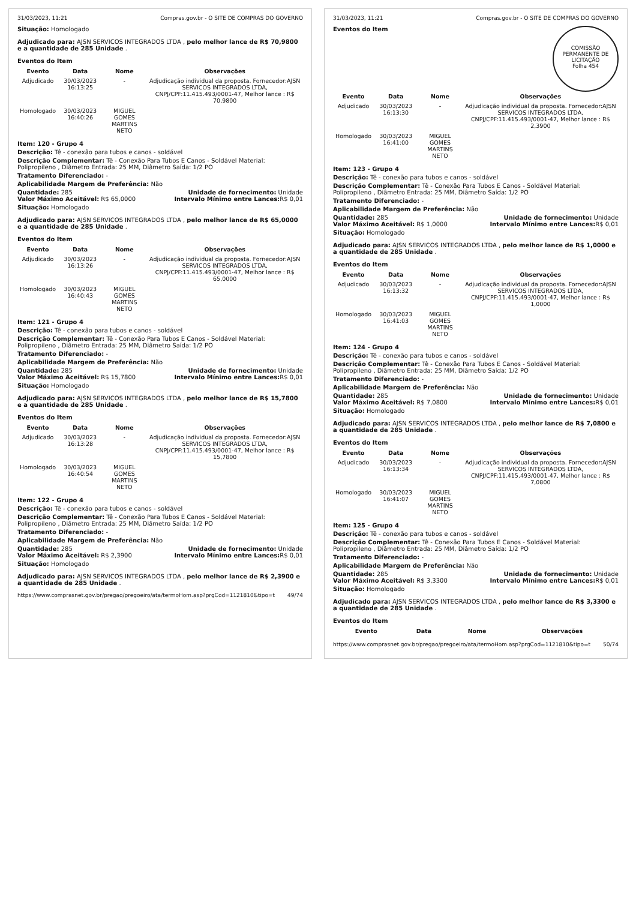31/03/2023, 11:21 Compras.gov.br - O SITE DE COMPRAS DO GOVERNO
Situação: Homologado
Adjudicado para: AJSN SERVICOS INTEGRADOS LTDA , pelo melhor lance de R$ 70,9800 e a quantidade de 285 Unidade .
Eventos do Item
| Evento | Data | Nome | Observações |
| --- | --- | --- | --- |
| Adjudicado | 30/03/2023 16:13:25 | - | Adjudicação individual da proposta. Fornecedor:AJSN SERVICOS INTEGRADOS LTDA, CNPJ/CPF:11.415.493/0001-47, Melhor lance : R$ 70,9800 |
| Homologado | 30/03/2023 16:40:26 | MIGUEL GOMES MARTINS NETO | |
Item: 120 - Grupo 4
Descrição: Tê - conexão para tubos e canos - soldável
Descrição Complementar: Tê - Conexão Para Tubos E Canos - Soldável Material: Polipropileno , Diâmetro Entrada: 25 MM, Diâmetro Saída: 1/2 PO
Tratamento Diferenciado: -
Aplicabilidade Margem de Preferência: Não
Quantidade: 285 Unidade de fornecimento: Unidade
Valor Máximo Aceitável: R$ 65,0000 Intervalo Mínimo entre Lances: R$ 0,01
Situação: Homologado
Adjudicado para: AJSN SERVICOS INTEGRADOS LTDA , pelo melhor lance de R$ 65,0000 e a quantidade de 285 Unidade .
Eventos do Item
| Evento | Data | Nome | Observações |
| --- | --- | --- | --- |
| Adjudicado | 30/03/2023 16:13:26 | - | Adjudicação individual da proposta. Fornecedor:AJSN SERVICOS INTEGRADOS LTDA, CNPJ/CPF:11.415.493/0001-47, Melhor lance : R$ 65,0000 |
| Homologado | 30/03/2023 16:40:43 | MIGUEL GOMES MARTINS NETO | |
Item: 121 - Grupo 4
Descrição: Tê - conexão para tubos e canos - soldável
Descrição Complementar: Tê - Conexão Para Tubos E Canos - Soldável Material: Polipropileno , Diâmetro Entrada: 25 MM, Diâmetro Saída: 1/2 PO
Tratamento Diferenciado: -
Aplicabilidade Margem de Preferência: Não
Quantidade: 285 Unidade de fornecimento: Unidade
Valor Máximo Aceitável: R$ 15,7800 Intervalo Mínimo entre Lances: R$ 0,01
Situação: Homologado
Adjudicado para: AJSN SERVICOS INTEGRADOS LTDA , pelo melhor lance de R$ 15,7800 e a quantidade de 285 Unidade .
Eventos do Item
| Evento | Data | Nome | Observações |
| --- | --- | --- | --- |
| Adjudicado | 30/03/2023 16:13:28 | - | Adjudicação individual da proposta. Fornecedor:AJSN SERVICOS INTEGRADOS LTDA, CNPJ/CPF:11.415.493/0001-47, Melhor lance : R$ 15,7800 |
| Homologado | 30/03/2023 16:40:54 | MIGUEL GOMES MARTINS NETO | |
Item: 122 - Grupo 4
Descrição: Tê - conexão para tubos e canos - soldável
Descrição Complementar: Tê - Conexão Para Tubos E Canos - Soldável Material: Polipropileno , Diâmetro Entrada: 25 MM, Diâmetro Saída: 1/2 PO
Tratamento Diferenciado: -
Aplicabilidade Margem de Preferência: Não
Quantidade: 285 Unidade de fornecimento: Unidade
Valor Máximo Aceitável: R$ 2,3900 Intervalo Mínimo entre Lances: R$ 0,01
Situação: Homologado
Adjudicado para: AJSN SERVICOS INTEGRADOS LTDA , pelo melhor lance de R$ 2,3900 e a quantidade de 285 Unidade .
https://www.comprasnet.gov.br/pregao/pregoeiro/ata/termoHom.asp?prgCod=1121810&tipo=t 49/74
31/03/2023, 11:21 Compras.gov.br - O SITE DE COMPRAS DO GOVERNO
COMISSÃO PERMANENTE DE LICITAÇÃO
Folha 454
Eventos do Item
| Evento | Data | Nome | Observações |
| --- | --- | --- | --- |
| Adjudicado | 30/03/2023 16:13:30 | - | Adjudicação individual da proposta. Fornecedor:AJSN SERVICOS INTEGRADOS LTDA, CNPJ/CPF:11.415.493/0001-47, Melhor lance : R$ 2,3900 |
| Homologado | 30/03/2023 16:41:00 | MIGUEL GOMES MARTINS NETO | |
Item: 123 - Grupo 4
Descrição: Tê - conexão para tubos e canos - soldável
Descrição Complementar: Tê - Conexão Para Tubos E Canos - Soldável Material: Polipropileno , Diâmetro Entrada: 25 MM, Diâmetro Saída: 1/2 PO
Tratamento Diferenciado: -
Aplicabilidade Margem de Preferência: Não
Quantidade: 285 Unidade de fornecimento: Unidade
Valor Máximo Aceitável: R$ 1,0000 Intervalo Mínimo entre Lances: R$ 0,01
Situação: Homologado
Adjudicado para: AJSN SERVICOS INTEGRADOS LTDA , pelo melhor lance de R$ 1,0000 e a quantidade de 285 Unidade .
Eventos do Item
| Evento | Data | Nome | Observações |
| --- | --- | --- | --- |
| Adjudicado | 30/03/2023 16:13:32 | - | Adjudicação individual da proposta. Fornecedor:AJSN SERVICOS INTEGRADOS LTDA, CNPJ/CPF:11.415.493/0001-47, Melhor lance : R$ 1,0000 |
| Homologado | 30/03/2023 16:41:03 | MIGUEL GOMES MARTINS NETO | |
Item: 124 - Grupo 4
Descrição: Tê - conexão para tubos e canos - soldável
Descrição Complementar: Tê - Conexão Para Tubos E Canos - Soldável Material: Polipropileno , Diâmetro Entrada: 25 MM, Diâmetro Saída: 1/2 PO
Tratamento Diferenciado: -
Aplicabilidade Margem de Preferência: Não
Quantidade: 285 Unidade de fornecimento: Unidade
Valor Máximo Aceitável: R$ 7,0800 Intervalo Mínimo entre Lances: R$ 0,01
Situação: Homologado
Adjudicado para: AJSN SERVICOS INTEGRADOS LTDA , pelo melhor lance de R$ 7,0800 e a quantidade de 285 Unidade .
Eventos do Item
| Evento | Data | Nome | Observações |
| --- | --- | --- | --- |
| Adjudicado | 30/03/2023 16:13:34 | - | Adjudicação individual da proposta. Fornecedor:AJSN SERVICOS INTEGRADOS LTDA, CNPJ/CPF:11.415.493/0001-47, Melhor lance : R$ 7,0800 |
| Homologado | 30/03/2023 16:41:07 | MIGUEL GOMES MARTINS NETO | |
Item: 125 - Grupo 4
Descrição: Tê - conexão para tubos e canos - soldável
Descrição Complementar: Tê - Conexão Para Tubos E Canos - Soldável Material: Polipropileno , Diâmetro Entrada: 25 MM, Diâmetro Saída: 1/2 PO
Tratamento Diferenciado: -
Aplicabilidade Margem de Preferência: Não
Quantidade: 285 Unidade de fornecimento: Unidade
Valor Máximo Aceitável: R$ 3,3300 Intervalo Mínimo entre Lances: R$ 0,01
Situação: Homologado
Adjudicado para: AJSN SERVICOS INTEGRADOS LTDA , pelo melhor lance de R$ 3,3300 e a quantidade de 285 Unidade .
Eventos do Item
| Evento | Data | Nome | Observações |
| --- | --- | --- | --- |
https://www.comprasnet.gov.br/pregao/pregoeiro/ata/termoHom.asp?prgCod=1121810&tipo=t 50/74